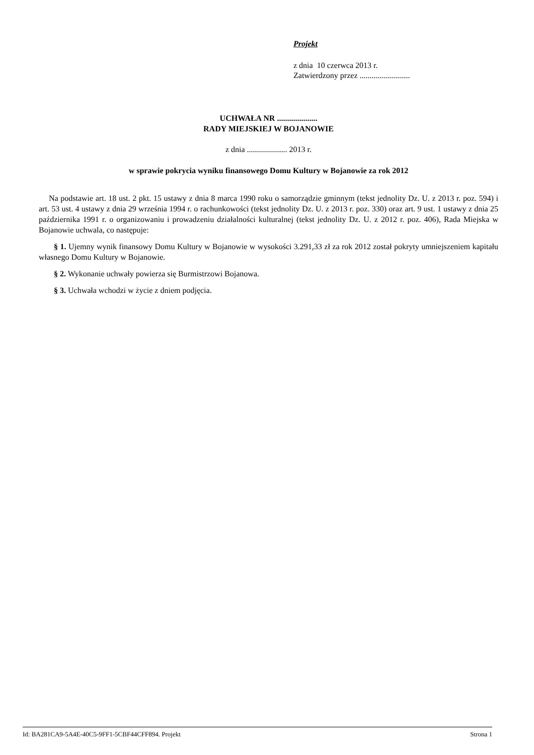Projekt
z dnia 10 czerwca 2013 r.
Zatwierdzony przez .........................
UCHWAŁA NR ....................
RADY MIEJSKIEJ W BOJANOWIE
z dnia .................... 2013 r.
w sprawie pokrycia wyniku finansowego Domu Kultury w Bojanowie za rok 2012
Na podstawie art. 18 ust. 2 pkt. 15 ustawy z dnia 8 marca 1990 roku o samorządzie gminnym (tekst jednolity Dz. U. z 2013 r. poz. 594) i art. 53 ust. 4 ustawy z dnia 29 września 1994 r. o rachunkowości (tekst jednolity Dz. U. z 2013 r. poz. 330) oraz art. 9 ust. 1 ustawy z dnia 25 października 1991 r. o organizowaniu i prowadzeniu działalności kulturalnej (tekst jednolity Dz. U. z 2012 r. poz. 406), Rada Miejska w Bojanowie uchwala, co następuje:
§ 1. Ujemny wynik finansowy Domu Kultury w Bojanowie w wysokości 3.291,33 zł za rok 2012 został pokryty umniejszeniem kapitału własnego Domu Kultury w Bojanowie.
§ 2. Wykonanie uchwały powierza się Burmistrzowi Bojanowa.
§ 3. Uchwała wchodzi w życie z dniem podjęcia.
Id: BA281CA9-5A4E-40C5-9FF1-5CBF44CFF894. Projekt Strona 1